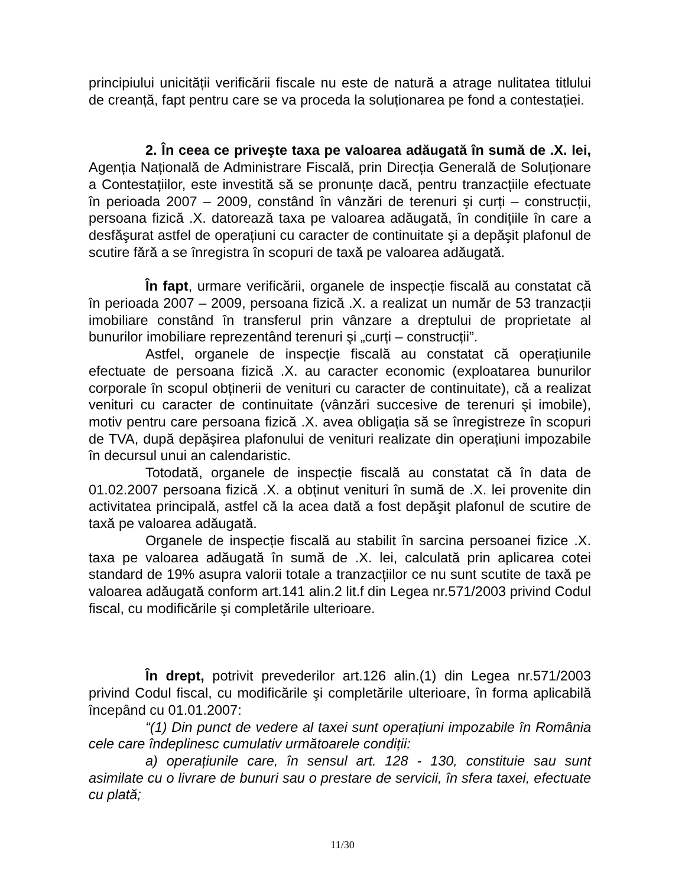principiului unicității verificării fiscale nu este de natură a atrage nulitatea titlului de creanță, fapt pentru care se va proceda la soluționarea pe fond a contestației.
2. În ceea ce priveşte taxa pe valoarea adăugată în sumă de .X. lei, Agenția Națională de Administrare Fiscală, prin Direcția Generală de Soluționare a Contestațiilor, este investită să se pronunțe dacă, pentru tranzacțiile efectuate în perioada 2007 – 2009, constând în vânzări de terenuri şi curți – construcții, persoana fizică .X. datorează taxa pe valoarea adăugată, în condițiile în care a desfăşurat astfel de operațiuni cu caracter de continuitate şi a depăşit plafonul de scutire fără a se înregistra în scopuri de taxă pe valoarea adăugată.
În fapt, urmare verificării, organele de inspecție fiscală au constatat că în perioada 2007 – 2009, persoana fizică .X. a realizat un număr de 53 tranzacții imobiliare constând în transferul prin vânzare a dreptului de proprietate al bunurilor imobiliare reprezentând terenuri şi „curți – construcții”.
Astfel, organele de inspecție fiscală au constatat că operațiunile efectuate de persoana fizică .X. au caracter economic (exploatarea bunurilor corporale în scopul obținerii de venituri cu caracter de continuitate), că a realizat venituri cu caracter de continuitate (vânzări succesive de terenuri şi imobile), motiv pentru care persoana fizică .X. avea obligația să se înregistreze în scopuri de TVA, după depăşirea plafonului de venituri realizate din operațiuni impozabile în decursul unui an calendaristic.
Totodată, organele de inspecție fiscală au constatat că în data de 01.02.2007 persoana fizică .X. a obținut venituri în sumă de .X. lei provenite din activitatea principală, astfel că la acea dată a fost depăşit plafonul de scutire de taxă pe valoarea adăugată.
Organele de inspecție fiscală au stabilit în sarcina persoanei fizice .X. taxa pe valoarea adăugată în sumă de .X. lei, calculată prin aplicarea cotei standard de 19% asupra valorii totale a tranzacțiilor ce nu sunt scutite de taxă pe valoarea adăugată conform art.141 alin.2 lit.f din Legea nr.571/2003 privind Codul fiscal, cu modificările şi completările ulterioare.
În drept, potrivit prevederilor art.126 alin.(1) din Legea nr.571/2003 privind Codul fiscal, cu modificările şi completările ulterioare, în forma aplicabilă începând cu 01.01.2007:
“(1) Din punct de vedere al taxei sunt operațiuni impozabile în România cele care îndeplinesc cumulativ următoarele condiții:
a) operațiunile care, în sensul art. 128 - 130, constituie sau sunt asimilate cu o livrare de bunuri sau o prestare de servicii, în sfera taxei, efectuate cu plată;
11/30